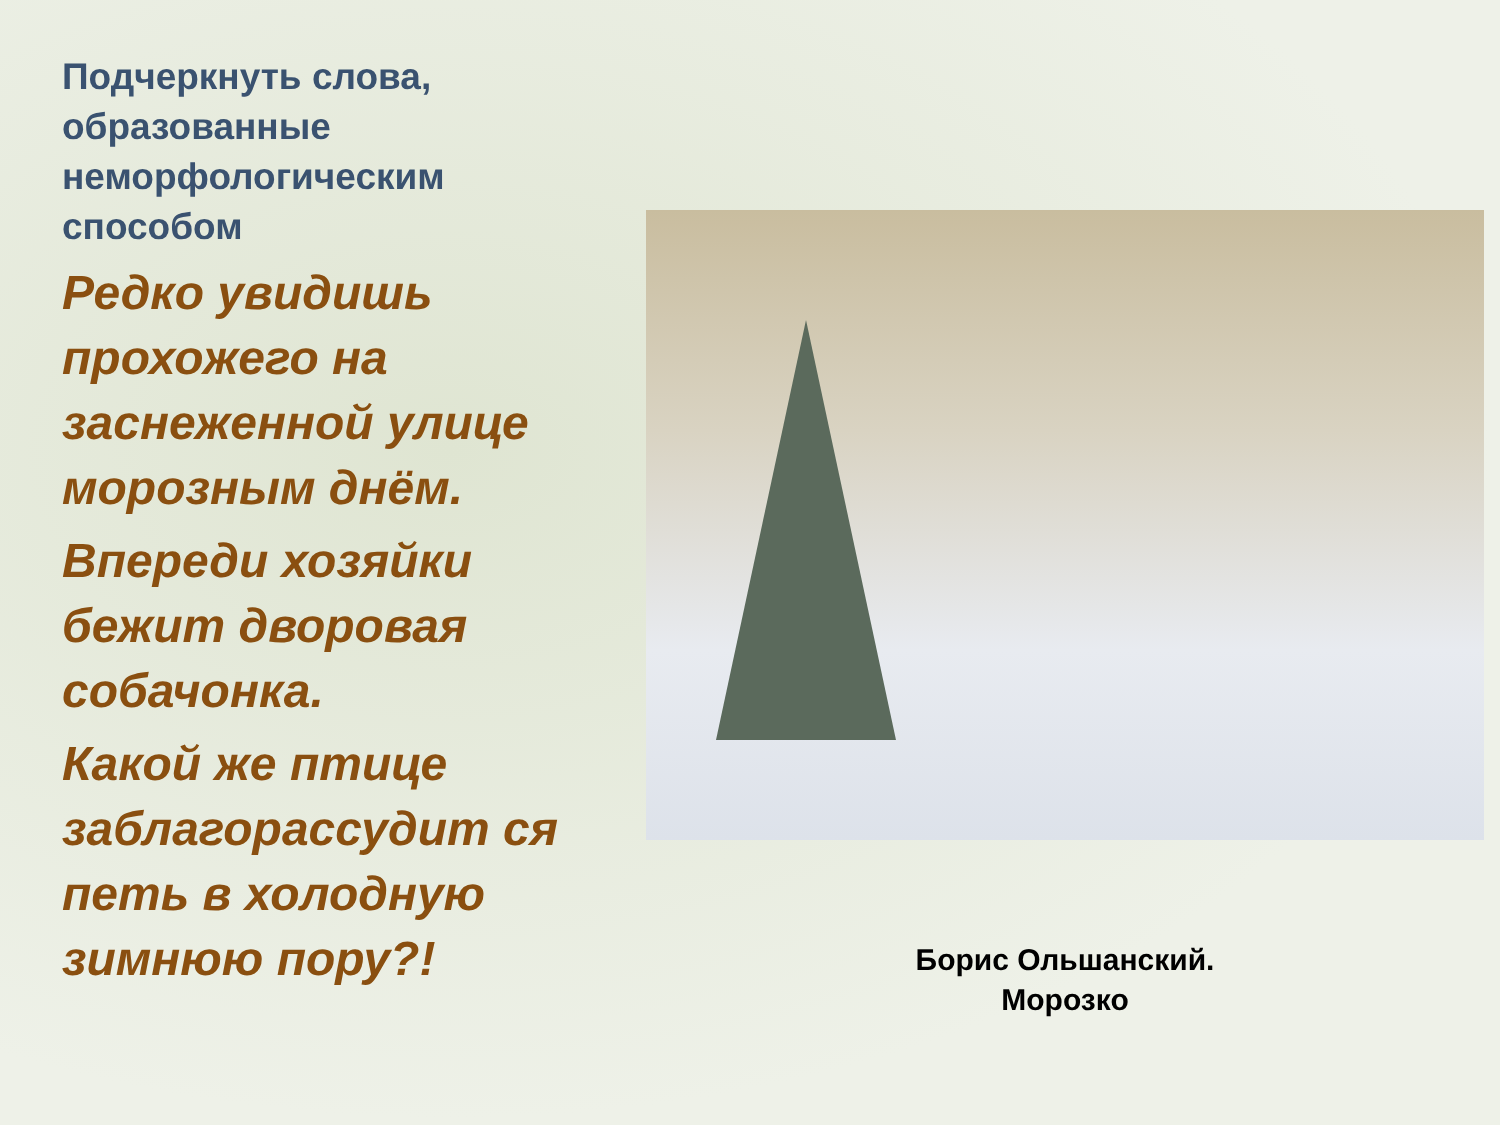Подчеркнуть слова, образованные неморфологическим способом
Редко увидишь прохожего на заснеженной улице морозным днём.
Впереди хозяйки бежит дворовая собачонка.
Какой же птице заблагорассудит ся петь в холодную зимнюю пору?!
Борис Ольшанский.
Морозко